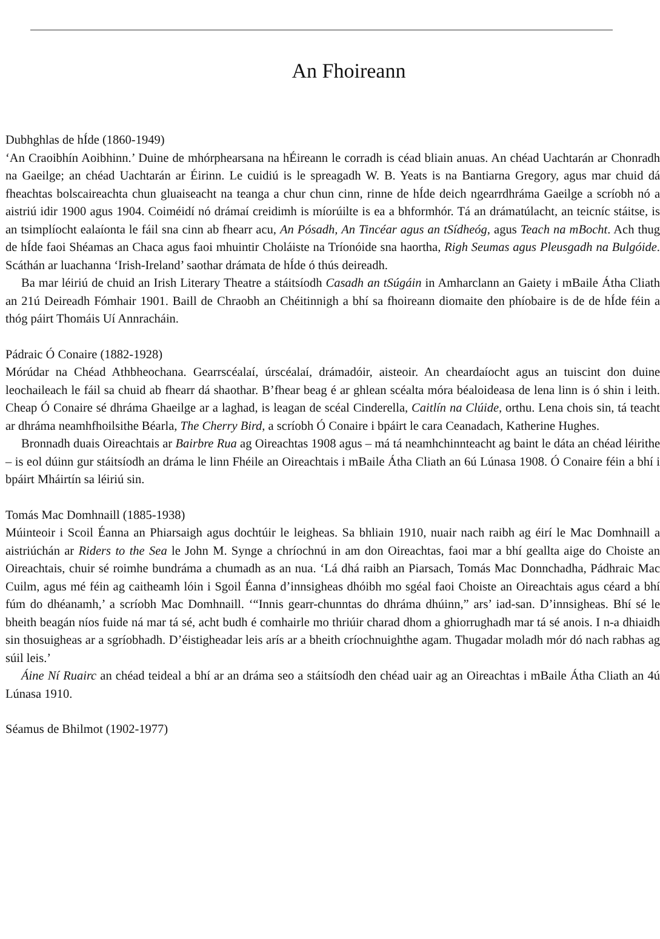An Fhoireann
Dubhghlas de hÍde (1860-1949)
‘An Craoibhín Aoibhinn.’ Duine de mhórphearsana na hÉireann le corradh is céad bliain anuas. An chéad Uachtarán ar Chonradh na Gaeilge; an chéad Uachtarán ar Éirinn. Le cuidiú is le spreagadh W. B. Yeats is na Bantiarna Gregory, agus mar chuid dá fheachtas bolscaireachta chun gluaiseacht na teanga a chur chun cinn, rinne de hÍde deich ngearrdhráma Gaeilge a scríobh nó a aistriú idir 1900 agus 1904. Coiméidí nó drámaí creidimh is míorúilte is ea a bhformhór. Tá an drámatúlacht, an teicníc stáitse, is an tsimplíocht ealaíonta le fáil sna cinn ab fhearr acu, An Pósadh, An Tincéar agus an tSídheóg, agus Teach na mBocht. Ach thug de hÍde faoi Shéamas an Chaca agus faoi mhuintir Choláiste na Tríonóide sna haortha, Righ Seumas agus Pleusgadh na Bulgóide. Scáthán ar luachanna ‘Irish-Ireland’ saothar drámata de hÍde ó thús deireadh.
Ba mar léiriú de chuid an Irish Literary Theatre a stáitsíodh Casadh an tSúgáin in Amharclann an Gaiety i mBaile Átha Cliath an 21ú Deireadh Fómhair 1901. Baill de Chraobh an Chéitinnigh a bhí sa fhoireann diomaite den phíobaire is de de hÍde féin a thóg páirt Thomáis Uí Annracháin.
Pádraic Ó Conaire (1882-1928)
Mórúdar na Chéad Athbheochana. Gearrscéalaí, úrscéalaí, drámadóir, aisteoir. An cheardaíocht agus an tuiscint don duine leochaileach le fáil sa chuid ab fhearr dá shaothar. B’fhear beag é ar ghlean scéalta móra béaloideasa de lena linn is ó shin i leith. Cheap Ó Conaire sé dhráma Ghaeilge ar a laghad, is leagan de scéal Cinderella, Caitlín na Clúide, orthu. Lena chois sin, tá teacht ar dhráma neamhfhoilsithe Béarla, The Cherry Bird, a scríobh Ó Conaire i bpáirt le cara Ceanadach, Katherine Hughes.
Bronnadh duais Oireachtais ar Bairbre Rua ag Oireachtas 1908 agus – má tá neamhchinnteacht ag baint le dáta an chéad léirithe – is eol dúinn gur stáitsíodh an dráma le linn Fhéile an Oireachtais i mBaile Átha Cliath an 6ú Lúnasa 1908. Ó Conaire féin a bhí i bpáirt Mháirtín sa léiriú sin.
Tomás Mac Domhnaill (1885-1938)
Múinteoir i Scoil Éanna an Phiarsaigh agus dochtúir le leigheas. Sa bhliain 1910, nuair nach raibh ag éirí le Mac Domhnaill a aistriúchán ar Riders to the Sea le John M. Synge a chríochnú in am don Oireachtas, faoi mar a bhí geallta aige do Choiste an Oireachtais, chuir sé roimhe bundráma a chumadh as an nua. ‘Lá dhá raibh an Piarsach, Tomás Mac Donnchadha, Pádhraic Mac Cuilm, agus mé féin ag caitheamh lóin i Sgoil Éanna d’innsigheas dhóibh mo sgéal faoi Choiste an Oireachtais agus céard a bhí fúm do dhéanamh,’ a scríobh Mac Domhnaill. ‘“Innis gearr-chunntas do dhráma dhúinn,” ars’ iad-san. D’innsigheas. Bhí sé le bheith beagán níos fuide ná mar tá sé, acht budh é comhairle mo thriúir charad dhom a ghiorrughadh mar tá sé anois. I n-a dhiaidh sin thosuigheas ar a sgríobhadh. D’éistigheadar leis arís ar a bheith críochnuighthe agam. Thugadar moladh mór dó nach rabhas ag súil leis.’
Áine Ní Ruairc an chéad teideal a bhí ar an dráma seo a stáitsíodh den chéad uair ag an Oireachtas i mBaile Átha Cliath an 4ú Lúnasa 1910.
Séamus de Bhilmot (1902-1977)